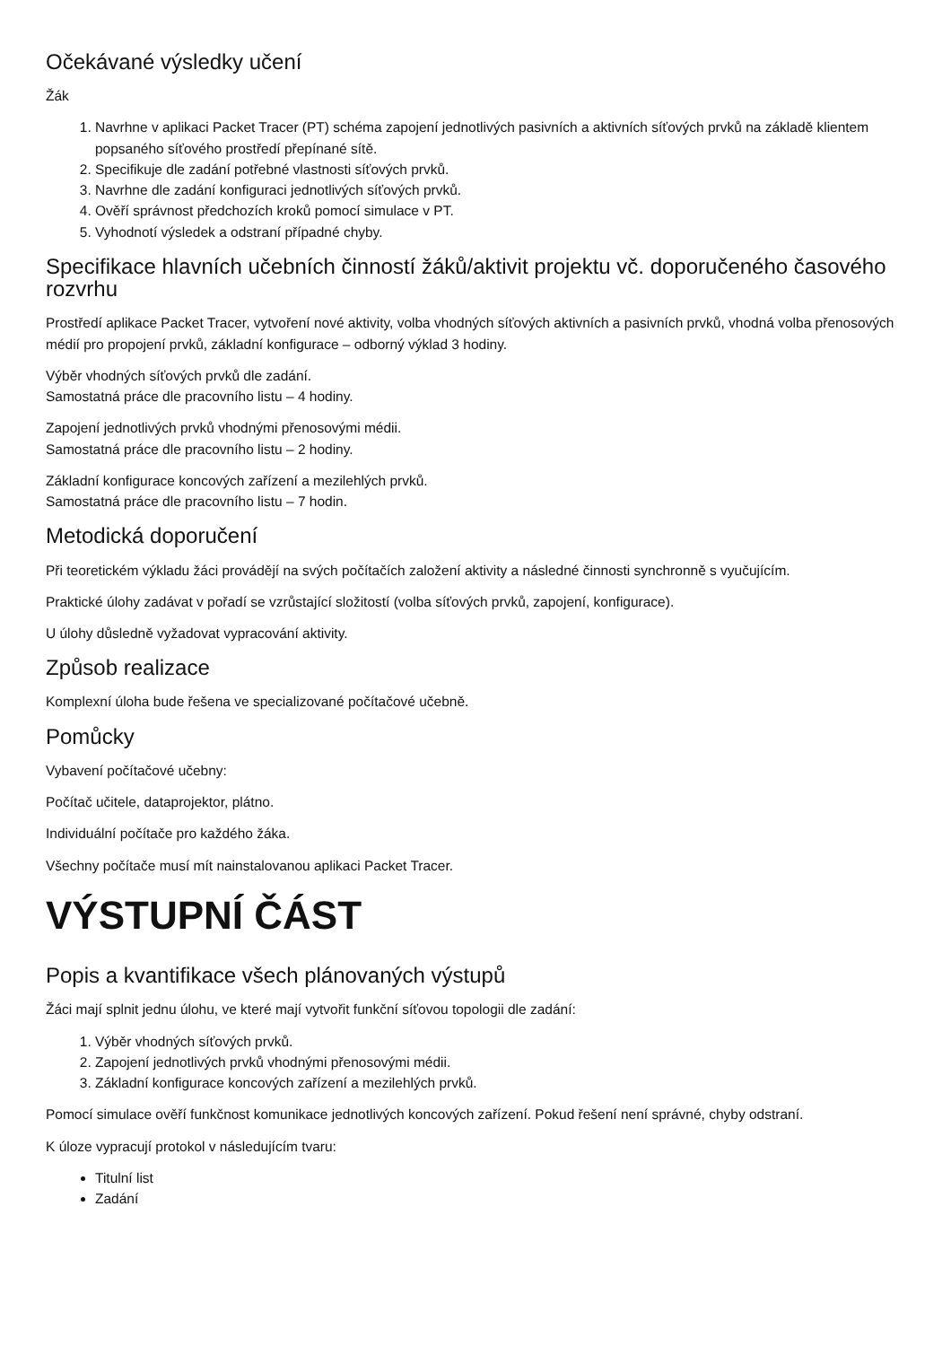Očekávané výsledky učení
Žák
1. Navrhne v aplikaci Packet Tracer (PT) schéma zapojení jednotlivých pasivních a aktivních síťových prvků na základě klientem popsaného síťového prostředí přepínané sítě.
2. Specifikuje dle zadání potřebné vlastnosti síťových prvků.
3. Navrhne dle zadání konfiguraci jednotlivých síťových prvků.
4. Ověří správnost předchozích kroků pomocí simulace v PT.
5. Vyhodnotí výsledek a odstraní případné chyby.
Specifikace hlavních učebních činností žáků/aktivit projektu vč. doporučeného časového rozvrhu
Prostředí aplikace Packet Tracer, vytvoření nové aktivity, volba vhodných síťových aktivních a pasivních prvků, vhodná volba přenosových médií pro propojení prvků, základní konfigurace – odborný výklad 3 hodiny.
Výběr vhodných síťových prvků dle zadání.
Samostatná práce dle pracovního listu – 4 hodiny.
Zapojení jednotlivých prvků vhodnými přenosovými médii.
Samostatná práce dle pracovního listu – 2 hodiny.
Základní konfigurace koncových zařízení a mezilehlých prvků.
Samostatná práce dle pracovního listu – 7 hodin.
Metodická doporučení
Při teoretickém výkladu žáci provádějí na svých počítačích založení aktivity a následné činnosti synchronně s vyučujícím.
Praktické úlohy zadávat v pořadí se vzrůstající složitostí (volba síťových prvků, zapojení, konfigurace).
U úlohy důsledně vyžadovat vypracování aktivity.
Způsob realizace
Komplexní úloha bude řešena ve specializované počítačové učebně.
Pomůcky
Vybavení počítačové učebny:
Počítač učitele, dataprojektor, plátno.
Individuální počítače pro každého žáka.
Všechny počítače musí mít nainstalovanou aplikaci Packet Tracer.
VÝSTUPNÍ ČÁST
Popis a kvantifikace všech plánovaných výstupů
Žáci mají splnit jednu úlohu, ve které mají vytvořit funkční síťovou topologii dle zadání:
1. Výběr vhodných síťových prvků.
2. Zapojení jednotlivých prvků vhodnými přenosovými médii.
3. Základní konfigurace koncových zařízení a mezilehlých prvků.
Pomocí simulace ověří funkčnost komunikace jednotlivých koncových zařízení. Pokud řešení není správné, chyby odstraní.
K úloze vypracují protokol v následujícím tvaru:
Titulní list
Zadání